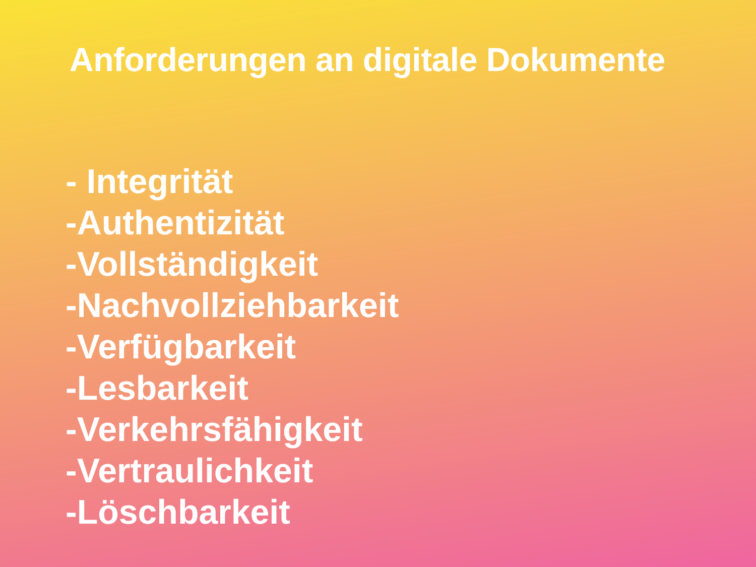Anforderungen an digitale Dokumente
- Integrität
-Authentizität
-Vollständigkeit
-Nachvollziehbarkeit
-Verfügbarkeit
-Lesbarkeit
-Verkehrsfähigkeit
-Vertraulichkeit
-Löschbarkeit